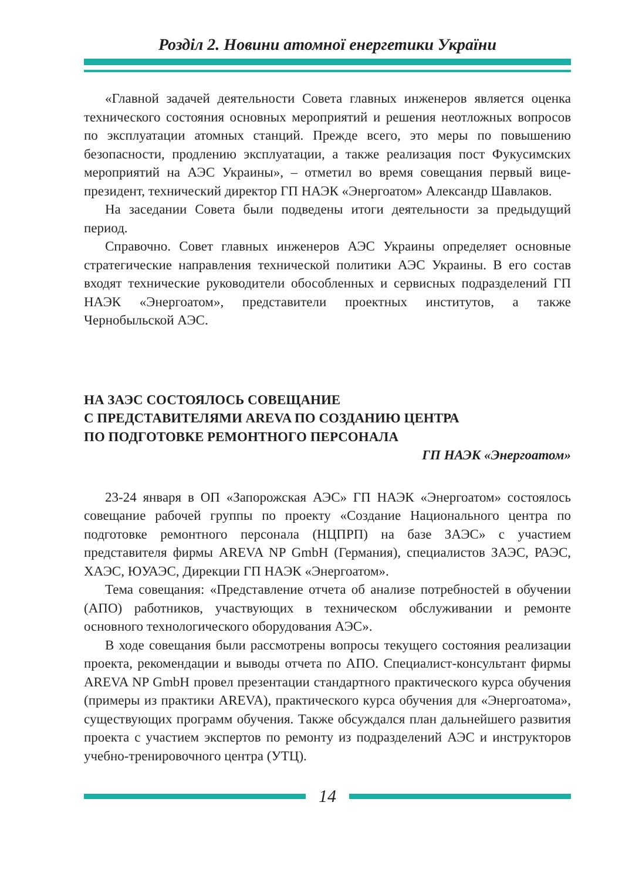Розділ 2. Новини атомної енергетики України
«Главной задачей деятельности Совета главных инженеров является оценка технического состояния основных мероприятий и решения неотложных вопросов по эксплуатации атомных станций. Прежде всего, это меры по повышению безопасности, продлению эксплуатации, а также реализация пост Фукусимских мероприятий на АЭС Украины», – отметил во время совещания первый вице-президент, технический директор ГП НАЭК «Энергоатом» Александр Шавлаков.
На заседании Совета были подведены итоги деятельности за предыдущий период.
Справочно. Совет главных инженеров АЭС Украины определяет основные стратегические направления технической политики АЭС Украины. В его состав входят технические руководители обособленных и сервисных подразделений ГП НАЭК «Энергоатом», представители проектных институтов, а также Чернобыльской АЭС.
НА ЗАЭС СОСТОЯЛОСЬ СОВЕЩАНИЕ
С ПРЕДСТАВИТЕЛЯМИ AREVA ПО СОЗДАНИЮ ЦЕНТРА
ПО ПОДГОТОВКЕ РЕМОНТНОГО ПЕРСОНАЛА
ГП НАЭК «Энергоатом»
23-24 января в ОП «Запорожская АЭС» ГП НАЭК «Энергоатом» состоялось совещание рабочей группы по проекту «Создание Национального центра по подготовке ремонтного персонала (НЦПРП) на базе ЗАЭС» с участием представителя фирмы AREVA NP GmbH (Германия), специалистов ЗАЭС, РАЭС, ХАЭС, ЮУАЭС, Дирекции ГП НАЭК «Энергоатом».
Тема совещания: «Представление отчета об анализе потребностей в обучении (АПО) работников, участвующих в техническом обслуживании и ремонте основного технологического оборудования АЭС».
В ходе совещания были рассмотрены вопросы текущего состояния реализации проекта, рекомендации и выводы отчета по АПО. Специалист-консультант фирмы AREVA NP GmbH провел презентации стандартного практического курса обучения (примеры из практики AREVA), практического курса обучения для «Энергоатома», существующих программ обучения. Также обсуждался план дальнейшего развития проекта с участием экспертов по ремонту из подразделений АЭС и инструкторов учебно-тренировочного центра (УТЦ).
14